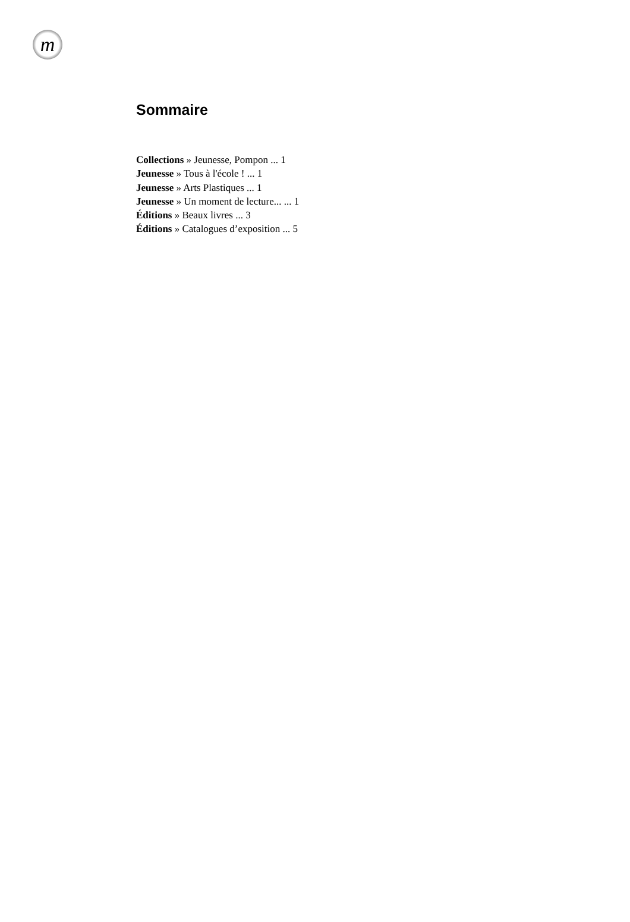m
Sommaire
Collections » Jeunesse, Pompon ... 1
Jeunesse » Tous à l'école ! ... 1
Jeunesse » Arts Plastiques ... 1
Jeunesse » Un moment de lecture... ... 1
Éditions » Beaux livres ... 3
Éditions » Catalogues d’exposition ... 5